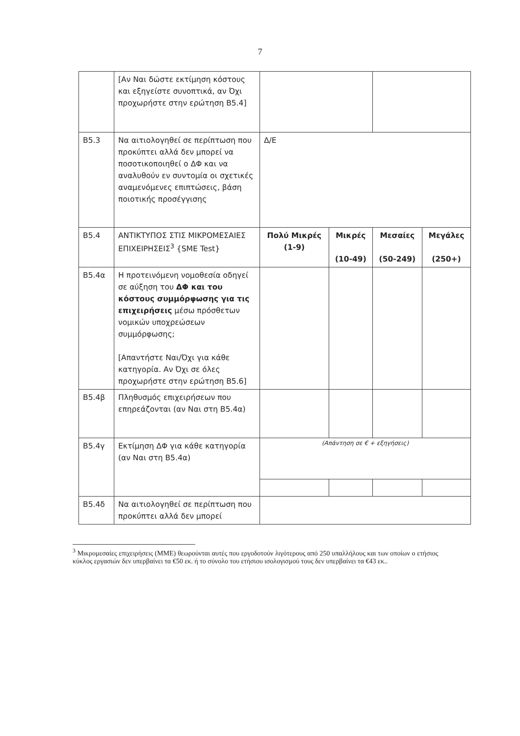7
| | [Αν Ναι δώστε εκτίμηση κόστους και εξηγείστε συνοπτικά, αν Όχι προχωρήστε στην ερώτηση Β5.4] | | | | |
| Β5.3 | Να αιτιολογηθεί σε περίπτωση που προκύπτει αλλά δεν μπορεί να ποσοτικοποιηθεί ο ΔΦ και να αναλυθούν εν συντομία οι σχετικές αναμενόμενες επιπτώσεις, βάση ποιοτικής προσέγγισης | Δ/Ε | | | |
| Β5.4 | ΑΝΤΙΚΤΥΠΟΣ ΣΤΙΣ ΜΙΚΡΟΜΕΣΑΙΕΣ ΕΠΙΧΕΙΡΗΣΕΙΣ<sup>3</sup> {SME Test} | Πολύ Μικρές (1-9) | Μικρές (10-49) | Μεσαίες (50-249) | Μεγάλες (250+) |
| Β5.4α | Η προτεινόμενη νομοθεσία οδηγεί σε αύξηση του ΔΦ και του κόστους συμμόρφωσης για τις επιχειρήσεις μέσω πρόσθετων νομικών υποχρεώσεων συμμόρφωσης; [Απαντήστε Ναι/Όχι για κάθε κατηγορία. Αν Όχι σε όλες προχωρήστε στην ερώτηση Β5.6] | | | | |
| Β5.4β | Πληθυσμός επιχειρήσεων που επηρεάζονται (αν Ναι στη Β5.4α) | | | | |
| Β5.4γ | Εκτίμηση ΔΦ για κάθε κατηγορία (αν Ναι στη Β5.4α) | (Απάντηση σε € + εξηγήσεις) | | | |
| Β5.4δ | Να αιτιολογηθεί σε περίπτωση που προκύπτει αλλά δεν μπορεί | | | | |
<sup>3</sup> Μικρομεσαίες επιχειρήσεις (ΜΜΕ) θεωρούνται αυτές που εργοδοτούν λιγότερους από 250 υπαλλήλους και των οποίων ο ετήσιος κύκλος εργασιών δεν υπερβαίνει τα €50 εκ. ή το σύνολο του ετήσιου ισολογισμού τους δεν υπερβαίνει τα €43 εκ..